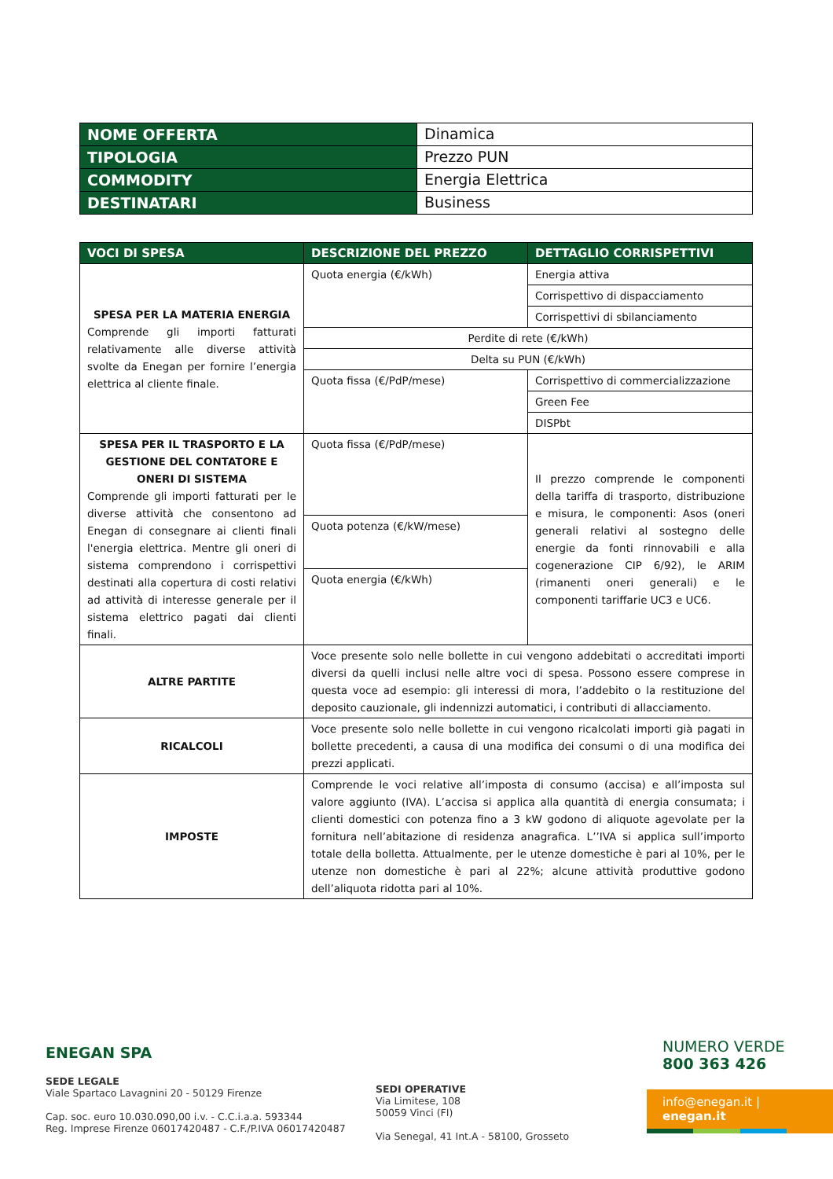| NOME OFFERTA | Dinamica |
| TIPOLOGIA | Prezzo PUN |
| COMMODITY | Energia Elettrica |
| DESTINATARI | Business |
| VOCI DI SPESA | DESCRIZIONE DEL PREZZO | DETTAGLIO CORRISPETTIVI |
| --- | --- | --- |
| SPESA PER LA MATERIA ENERGIA Comprende gli importi fatturati relativamente alle diverse attività svolte da Enegan per fornire l’energia elettrica al cliente finale. | Quota energia (€/kWh) | Energia attiva |
| | | Corrispettivo di dispacciamento |
| | | Corrispettivi di sbilanciamento |
| | Perdite di rete (€/kWh) | |
| | Delta su PUN (€/kWh) | |
| | Quota fissa (€/PdP/mese) | Corrispettivo di commercializzazione |
| | | Green Fee |
| | | DISPbt |
| SPESA PER IL TRASPORTO E LA GESTIONE DEL CONTATORE E ONERI DI SISTEMA Comprende gli importi fatturati per le diverse attività che consentono ad Enegan di consegnare ai clienti finali l'energia elettrica. Mentre gli oneri di sistema comprendono i corrispettivi destinati alla copertura di costi relativi ad attività di interesse generale per il sistema elettrico pagati dai clienti finali. | Quota fissa (€/PdP/mese) | Il prezzo comprende le componenti della tariffa di trasporto, distribuzione e misura, le componenti: Asos (oneri generali relativi al sostegno delle energie da fonti rinnovabili e alla cogenerazione CIP 6/92), le ARIM (rimanenti oneri generali) e le componenti tariffarie UC3 e UC6. |
| | Quota potenza (€/kW/mese) | |
| | Quota energia (€/kWh) | |
| ALTRE PARTITE | Voce presente solo nelle bollette in cui vengono addebitati o accreditati importi diversi da quelli inclusi nelle altre voci di spesa. Possono essere comprese in questa voce ad esempio: gli interessi di mora, l’addebito o la restituzione del deposito cauzionale, gli indennizzi automatici, i contributi di allacciamento. | |
| RICALCOLI | Voce presente solo nelle bollette in cui vengono ricalcolati importi già pagati in bollette precedenti, a causa di una modifica dei consumi o di una modifica dei prezzi applicati. | |
| IMPOSTE | Comprende le voci relative all’imposta di consumo (accisa) e all’imposta sul valore aggiunto (IVA). L’accisa si applica alla quantità di energia consumata; i clienti domestici con potenza fino a 3 kW godono di aliquote agevolate per la fornitura nell’abitazione di residenza anagrafica. L’’IVA si applica sull’importo totale della bolletta. Attualmente, per le utenze domestiche è pari al 10%, per le utenze non domestiche è pari al 22%; alcune attività produttive godono dell’aliquota ridotta pari al 10%. | |
ENEGAN SPA
SEDE LEGALE
Viale Spartaco Lavagnini 20 - 50129 Firenze
Cap. soc. euro 10.030.090,00 i.v. - C.C.i.a.a. 593344
Reg. Imprese Firenze 06017420487 - C.F./P.IVA 06017420487
SEDI OPERATIVE
Via Limitese, 108
50059 Vinci (FI)
Via Senegal, 41 Int.A - 58100, Grosseto
NUMERO VERDE
800 363 426
info@enegan.it | enegan.it